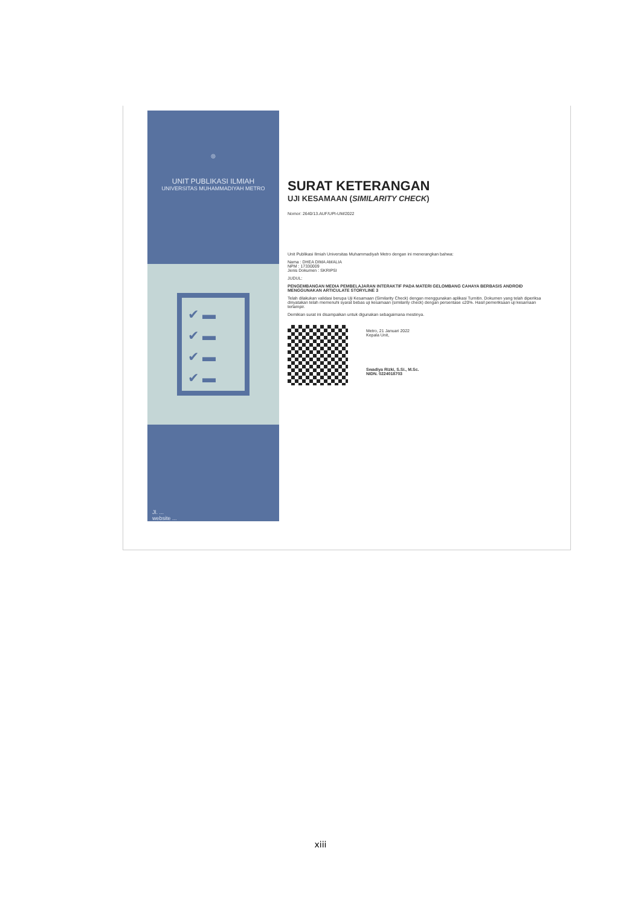◎
UNIT PUBLIKASI ILMIAH
UNIVERSITAS MUHAMMADIYAH METRO
✔ ▬
✔ ▬
✔ ▬
✔ ▬
Jl. ...
website ...
SURAT KETERANGAN
UJI KESAMAAN (SIMILARITY CHECK)
Nomor: 2640/13.AUF/UPI-UM/2022
Unit Publikasi Ilmiah Universitas Muhammadiyah Metro dengan ini menerangkan bahwa:
Nama : DHEA DIMA AMALIA
NPM : 17330009
Jenis Dokumen : SKRIPSI
JUDUL:
PENGEMBANGAN MEDIA PEMBELAJARAN INTERAKTIF PADA MATERI GELOMBANG CAHAYA BERBASIS ANDROID MENGGUNAKAN ARTICULATE STORYLINE 3
Telah dilakukan validasi berupa Uji Kesamaan (Similarity Check) dengan menggunakan aplikasi Turnitin. Dokumen yang telah diperiksa dinyatakan telah memenuhi syarat bebas uji kesamaan (similarity check) dengan persentase ≤20%. Hasil pemeriksaan uji kesamaan terlampir.
Demikian surat ini disampaikan untuk digunakan sebagaimana mestinya.
Metro, 21 Januari 2022
Kepala Unit,
Swadiya Rizki, S.Si., M.Sc.
NIDN. 0224018703
xiii